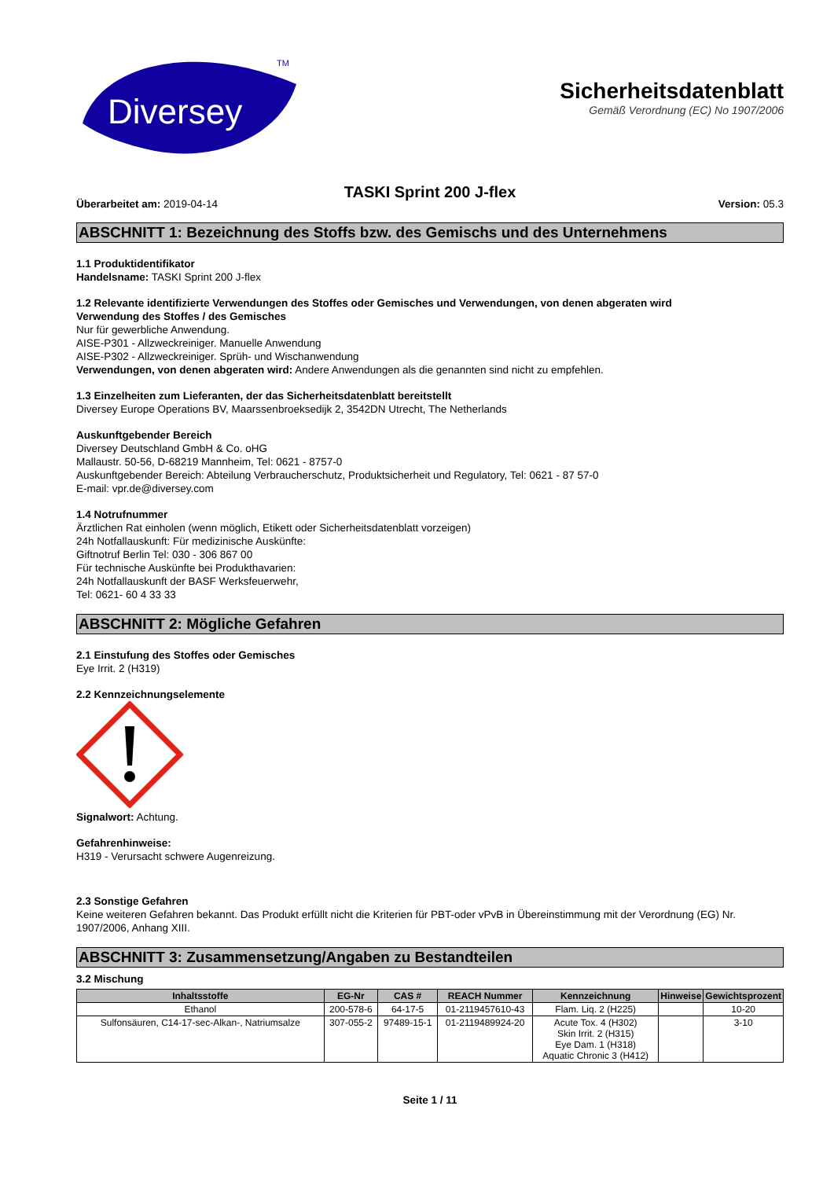Diversey
TM
Sicherheitsdatenblatt
Gemäß Verordnung (EC) No 1907/2006
TASKI Sprint 200 J-flex
Überarbeitet am: 2019-04-14 Version: 05.3
ABSCHNITT 1: Bezeichnung des Stoffs bzw. des Gemischs und des Unternehmens
1.1 Produktidentifikator
Handelsname: TASKI Sprint 200 J-flex
1.2 Relevante identifizierte Verwendungen des Stoffes oder Gemisches und Verwendungen, von denen abgeraten wird
Verwendung des Stoffes / des Gemisches
Nur für gewerbliche Anwendung.
AISE-P301 - Allzweckreiniger. Manuelle Anwendung
AISE-P302 - Allzweckreiniger. Sprüh- und Wischanwendung
Verwendungen, von denen abgeraten wird: Andere Anwendungen als die genannten sind nicht zu empfehlen.
1.3 Einzelheiten zum Lieferanten, der das Sicherheitsdatenblatt bereitstellt
Diversey Europe Operations BV, Maarssenbroeksedijk 2, 3542DN Utrecht, The Netherlands
Auskunftgebender Bereich
Diversey Deutschland GmbH & Co. oHG
Mallaustr. 50-56, D-68219 Mannheim, Tel: 0621 - 8757-0
Auskunftgebender Bereich: Abteilung Verbraucherschutz, Produktsicherheit und Regulatory, Tel: 0621 - 87 57-0
E-mail: vpr.de@diversey.com
1.4 Notrufnummer
Ärztlichen Rat einholen (wenn möglich, Etikett oder Sicherheitsdatenblatt vorzeigen)
24h Notfallauskunft: Für medizinische Auskünfte:
Giftnotruf Berlin Tel: 030 - 306 867 00
Für technische Auskünfte bei Produkthavarien:
24h Notfallauskunft der BASF Werksfeuerwehr,
Tel: 0621- 60 4 33 33
ABSCHNITT 2: Mögliche Gefahren
2.1 Einstufung des Stoffes oder Gemisches
Eye Irrit. 2 (H319)
2.2 Kennzeichnungselemente
Signalwort: Achtung.
Gefahrenhinweise:
H319 - Verursacht schwere Augenreizung.
2.3 Sonstige Gefahren
Keine weiteren Gefahren bekannt. Das Produkt erfüllt nicht die Kriterien für PBT-oder vPvB in Übereinstimmung mit der Verordnung (EG) Nr. 1907/2006, Anhang XIII.
ABSCHNITT 3: Zusammensetzung/Angaben zu Bestandteilen
3.2 Mischung
| Inhaltsstoffe | EG-Nr | CAS # | REACH Nummer | Kennzeichnung | Hinweise | Gewichtsprozent |
| --- | --- | --- | --- | --- | --- | --- |
| Ethanol | 200-578-6 | 64-17-5 | 01-2119457610-43 | Flam. Liq. 2 (H225) | | 10-20 |
| Sulfonsäuren, C14-17-sec-Alkan-, Natriumsalze | 307-055-2 | 97489-15-1 | 01-2119489924-20 | Acute Tox. 4 (H302) Skin Irrit. 2 (H315) Eye Dam. 1 (H318) Aquatic Chronic 3 (H412) | | 3-10 |
Seite 1 / 11